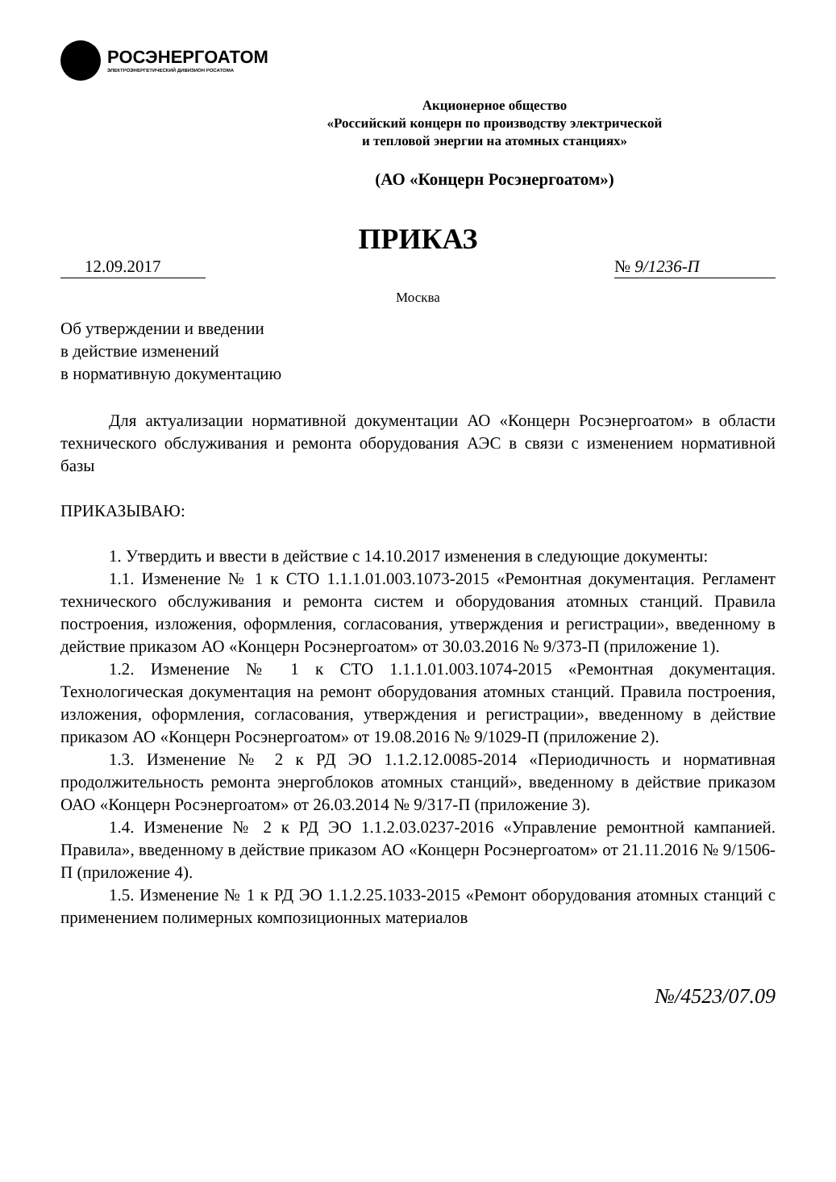РОСЭНЕРГОАТОМ
ЭЛЕКТРОЭНЕРГЕТИЧЕСКИЙ ДИВИЗИОН РОСАТОМА
Акционерное общество
«Российский концерн по производству электрической
и тепловой энергии на атомных станциях»
(АО «Концерн Росэнергоатом»)
ПРИКАЗ
12.09.2017 № 9/1236-П
Москва
Об утверждении и введении
в действие изменений
в нормативную документацию
Для актуализации нормативной документации АО «Концерн Росэнергоатом» в области технического обслуживания и ремонта оборудования АЭС в связи с изменением нормативной базы
ПРИКАЗЫВАЮ:
1. Утвердить и ввести в действие с 14.10.2017 изменения в следующие документы:
1.1. Изменение № 1 к СТО 1.1.1.01.003.1073-2015 «Ремонтная документация. Регламент технического обслуживания и ремонта систем и оборудования атомных станций. Правила построения, изложения, оформления, согласования, утверждения и регистрации», введенному в действие приказом АО «Концерн Росэнергоатом» от 30.03.2016 № 9/373-П (приложение 1).
1.2. Изменение № 1 к СТО 1.1.1.01.003.1074-2015 «Ремонтная документация. Технологическая документация на ремонт оборудования атомных станций. Правила построения, изложения, оформления, согласования, утверждения и регистрации», введенному в действие приказом АО «Концерн Росэнергоатом» от 19.08.2016 № 9/1029-П (приложение 2).
1.3. Изменение № 2 к РД ЭО 1.1.2.12.0085-2014 «Периодичность и нормативная продолжительность ремонта энергоблоков атомных станций», введенному в действие приказом ОАО «Концерн Росэнергоатом» от 26.03.2014 № 9/317-П (приложение 3).
1.4. Изменение № 2 к РД ЭО 1.1.2.03.0237-2016 «Управление ремонтной кампанией. Правила», введенному в действие приказом АО «Концерн Росэнергоатом» от 21.11.2016 № 9/1506-П (приложение 4).
1.5. Изменение № 1 к РД ЭО 1.1.2.25.1033-2015 «Ремонт оборудования атомных станций с применением полимерных композиционных материалов
№/4523/07.09